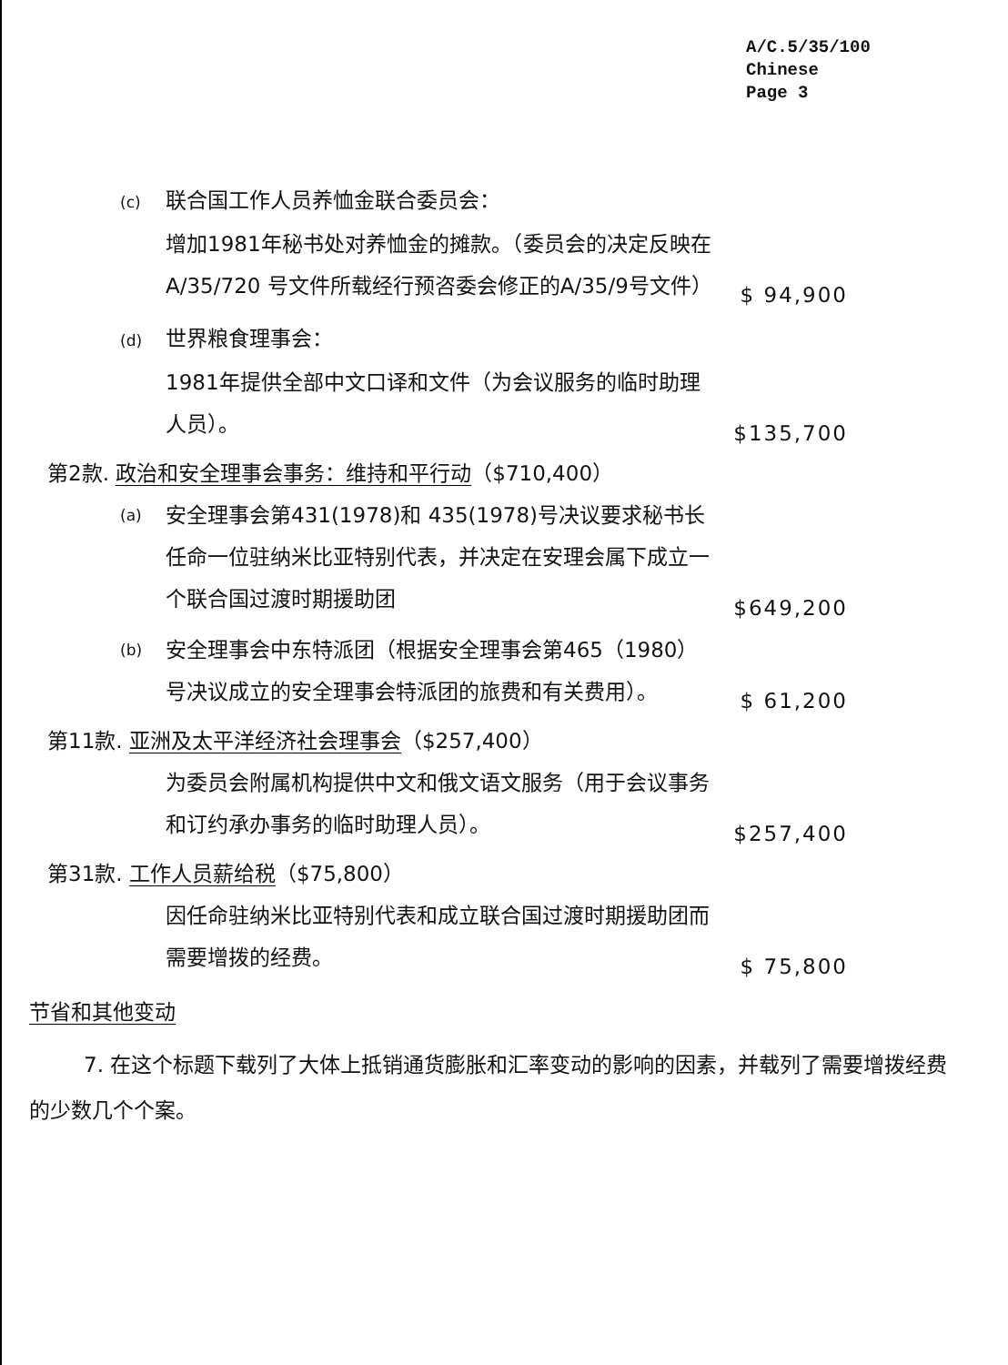A/C.5/35/100
Chinese
Page 3
(c) 联合国工作人员养恤金联合委员会：
增加1981年秘书处对养恤金的摊款。（委员会的决定反映在A/35/720 号文件所载经行预咨委会修正的A/35/9号文件）
$ 94,900
(d) 世界粮食理事会：
1981年提供全部中文口译和文件（为会议服务的临时助理人员）。
$135,700
第2款. 政治和安全理事会事务：维持和平行动（$710,400）
(a)
安全理事会第431(1978)和 435(1978)号决议要求秘书长任命一位驻纳米比亚特别代表，并决定在安理会属下成立一个联合国过渡时期援助团
$649,200
(b)
安全理事会中东特派团（根据安全理事会第465（1980）号决议成立的安全理事会特派团的旅费和有关费用）。
$ 61,200
第11款. 亚洲及太平洋经济社会理事会（$257,400）
为委员会附属机构提供中文和俄文语文服务（用于会议事务和订约承办事务的临时助理人员）。
$257,400
第31款. 工作人员薪给税（$75,800）
因任命驻纳米比亚特别代表和成立联合国过渡时期援助团而需要增拨的经费。
$ 75,800
节省和其他变动
7. 在这个标题下载列了大体上抵销通货膨胀和汇率变动的影响的因素，并载列了需要增拨经费的少数几个个案。